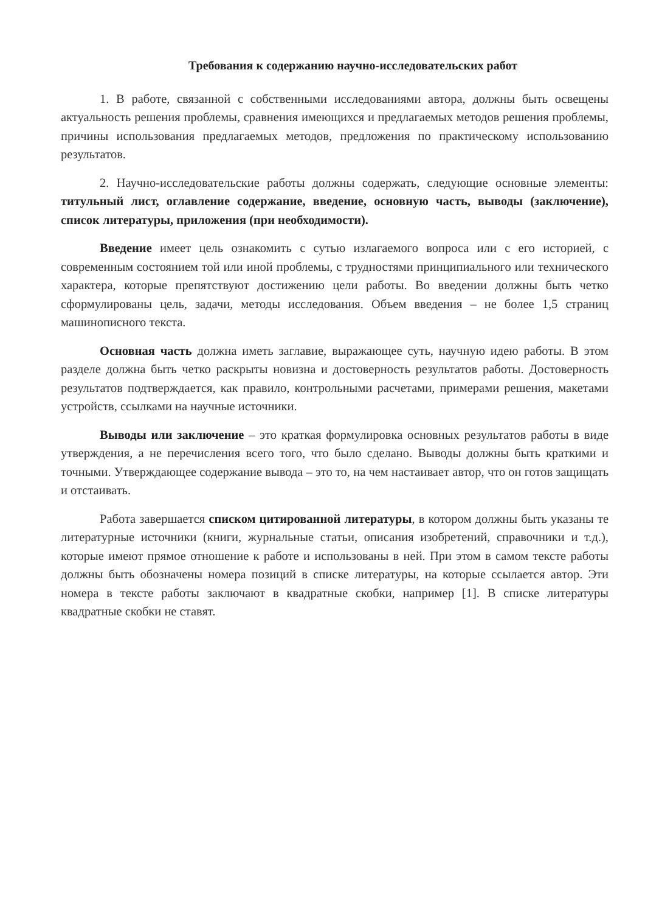Требования к содержанию научно-исследовательских работ
1. В работе, связанной с собственными исследованиями автора, должны быть освещены актуальность решения проблемы, сравнения имеющихся и предлагаемых методов решения проблемы, причины использования предлагаемых методов, предложения по практическому использованию результатов.
2. Научно-исследовательские работы должны содержать, следующие основные элементы: титульный лист, оглавление содержание, введение, основную часть, выводы (заключение), список литературы, приложения (при необходимости).
Введение имеет цель ознакомить с сутью излагаемого вопроса или с его историей, с современным состоянием той или иной проблемы, с трудностями принципиального или технического характера, которые препятствуют достижению цели работы. Во введении должны быть четко сформулированы цель, задачи, методы исследования. Объем введения – не более 1,5 страниц машинописного текста.
Основная часть должна иметь заглавие, выражающее суть, научную идею работы. В этом разделе должна быть четко раскрыты новизна и достоверность результатов работы. Достоверность результатов подтверждается, как правило, контрольными расчетами, примерами решения, макетами устройств, ссылками на научные источники.
Выводы или заключение – это краткая формулировка основных результатов работы в виде утверждения, а не перечисления всего того, что было сделано. Выводы должны быть краткими и точными. Утверждающее содержание вывода – это то, на чем настаивает автор, что он готов защищать и отстаивать.
Работа завершается списком цитированной литературы, в котором должны быть указаны те литературные источники (книги, журнальные статьи, описания изобретений, справочники и т.д.), которые имеют прямое отношение к работе и использованы в ней. При этом в самом тексте работы должны быть обозначены номера позиций в списке литературы, на которые ссылается автор. Эти номера в тексте работы заключают в квадратные скобки, например [1]. В списке литературы квадратные скобки не ставят.